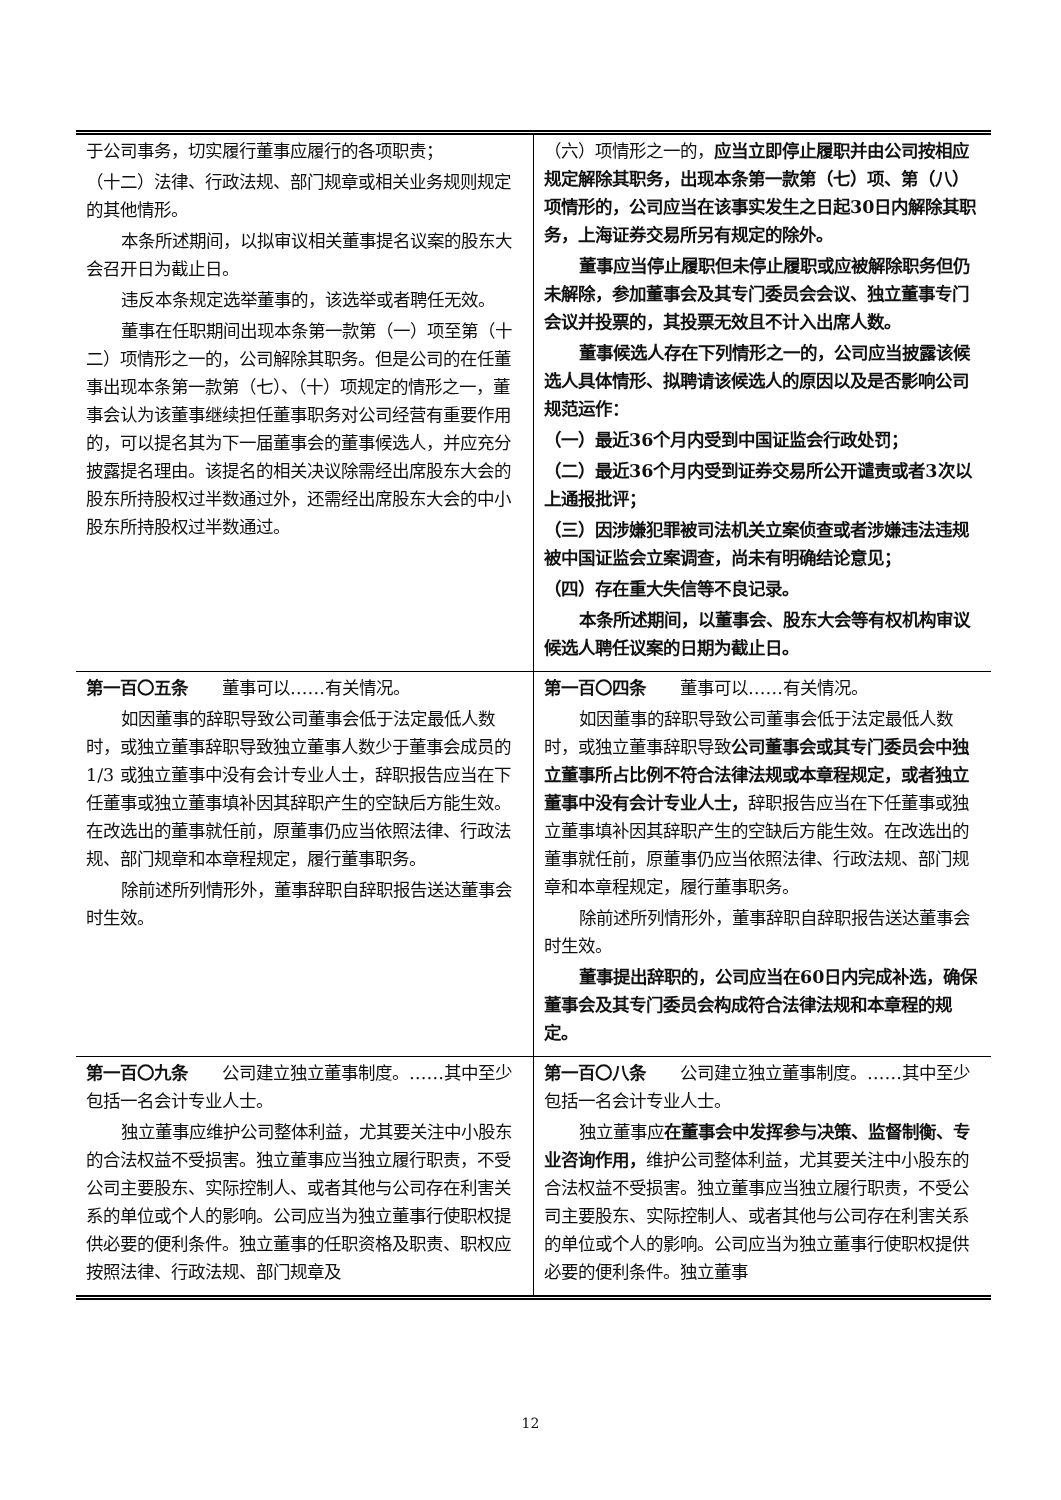| 于公司事务，切实履行董事应履行的各项职责； （十二）法律、行政法规、部门规章或相关业务规则规定的其他情形。 本条所述期间，以拟审议相关董事提名议案的股东大会召开日为截止日。 违反本条规定选举董事的，该选举或者聘任无效。 董事在任职期间出现本条第一款第（一）项至第（十二）项情形之一的，公司解除其职务。但是公司的在任董事出现本条第一款第（七）、（十）项规定的情形之一，董事会认为该董事继续担任董事职务对公司经营有重要作用的，可以提名其为下一届董事会的董事候选人，并应充分披露提名理由。该提名的相关决议除需经出席股东大会的股东所持股权过半数通过外，还需经出席股东大会的中小股东所持股权过半数通过。 | （六）项情形之一的， 应当立即停止履职并由公司按相应规定解除其职务，出现本条第一款第（七）项、第（八）项情形的，公司应当在该事实发生之日起30日内解除其职务，上海证券交易所另有规定的除外。 董事应当停止履职但未停止履职或应被解除职务但仍未解除，参加董事会及其专门委员会会议、独立董事专门会议并投票的，其投票无效且不计入出席人数。 董事候选人存在下列情形之一的，公司应当披露该候选人具体情形、拟聘请该候选人的原因以及是否影响公司规范运作： （一）最近36个月内受到中国证监会行政处罚； （二）最近36个月内受到证券交易所公开谴责或者3次以上通报批评； （三）因涉嫌犯罪被司法机关立案侦查或者涉嫌违法违规被中国证监会立案调查，尚未有明确结论意见； （四）存在重大失信等不良记录。 本条所述期间，以董事会、股东大会等有权机构审议候选人聘任议案的日期为截止日。 |
| 第一百〇五条 董事可以……有关情况。 如因董事的辞职导致公司董事会低于法定最低人数时，或独立董事辞职导致独立董事人数少于董事会成员的 1/3 或独立董事中没有会计专业人士，辞职报告应当在下任董事或独立董事填补因其辞职产生的空缺后方能生效。在改选出的董事就任前，原董事仍应当依照法律、行政法规、部门规章和本章程规定，履行董事职务。 除前述所列情形外，董事辞职自辞职报告送达董事会时生效。 | 第一百〇四条 董事可以……有关情况。 如因董事的辞职导致公司董事会低于法定最低人数时，或独立董事辞职导致 公司董事会或其专门委员会中独立董事所占比例不符合法律法规或本章程规定，或者独立董事中没有会计专业人士， 辞职报告应当在下任董事或独立董事填补因其辞职产生的空缺后方能生效。在改选出的董事就任前，原董事仍应当依照法律、行政法规、部门规章和本章程规定，履行董事职务。 除前述所列情形外，董事辞职自辞职报告送达董事会时生效。 董事提出辞职的，公司应当在60日内完成补选，确保董事会及其专门委员会构成符合法律法规和本章程的规定。 |
| 第一百〇九条 公司建立独立董事制度。……其中至少包括一名会计专业人士。 独立董事应维护公司整体利益，尤其要关注中小股东的合法权益不受损害。独立董事应当独立履行职责，不受公司主要股东、实际控制人、或者其他与公司存在利害关系的单位或个人的影响。公司应当为独立董事行使职权提供必要的便利条件。独立董事的任职资格及职责、职权应按照法律、行政法规、部门规章及 | 第一百〇八条 公司建立独立董事制度。……其中至少包括一名会计专业人士。 独立董事应 在董事会中发挥参与决策、监督制衡、专业咨询作用， 维护公司整体利益，尤其要关注中小股东的合法权益不受损害。独立董事应当独立履行职责，不受公司主要股东、实际控制人、或者其他与公司存在利害关系的单位或个人的影响。公司应当为独立董事行使职权提供必要的便利条件。独立董事 |
12